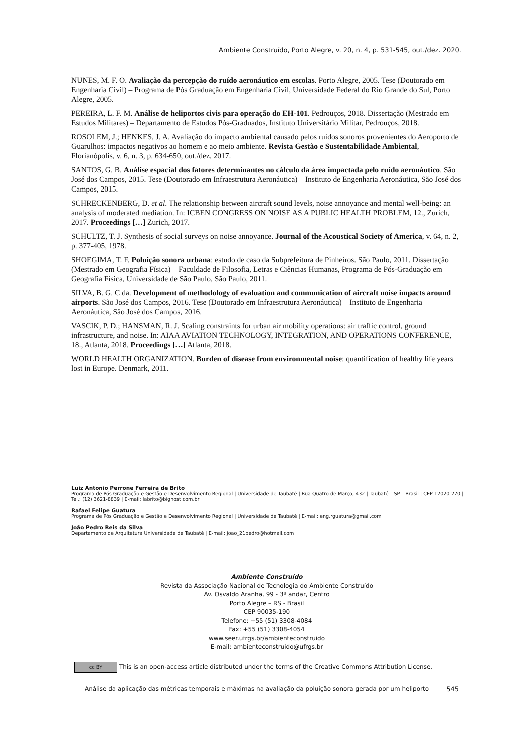Ambiente Construído, Porto Alegre, v. 20, n. 4, p. 531-545, out./dez. 2020.
NUNES, M. F. O. Avaliação da percepção do ruído aeronáutico em escolas. Porto Alegre, 2005. Tese (Doutorado em Engenharia Civil) – Programa de Pós Graduação em Engenharia Civil, Universidade Federal do Rio Grande do Sul, Porto Alegre, 2005.
PEREIRA, L. F. M. Análise de heliportos civis para operação do EH-101. Pedrouços, 2018. Dissertação (Mestrado em Estudos Militares) – Departamento de Estudos Pós-Graduados, Instituto Universitário Militar, Pedrouços, 2018.
ROSOLEM, J.; HENKES, J. A. Avaliação do impacto ambiental causado pelos ruídos sonoros provenientes do Aeroporto de Guarulhos: impactos negativos ao homem e ao meio ambiente. Revista Gestão e Sustentabilidade Ambiental, Florianópolis, v. 6, n. 3, p. 634-650, out./dez. 2017.
SANTOS, G. B. Análise espacial dos fatores determinantes no cálculo da área impactada pelo ruído aeronáutico. São José dos Campos, 2015. Tese (Doutorado em Infraestrutura Aeronáutica) – Instituto de Engenharia Aeronáutica, São José dos Campos, 2015.
SCHRECKENBERG, D. et al. The relationship between aircraft sound levels, noise annoyance and mental well-being: an analysis of moderated mediation. In: ICBEN CONGRESS ON NOISE AS A PUBLIC HEALTH PROBLEM, 12., Zurich, 2017. Proceedings […] Zurich, 2017.
SCHULTZ, T. J. Synthesis of social surveys on noise annoyance. Journal of the Acoustical Society of America, v. 64, n. 2, p. 377-405, 1978.
SHOEGIMA, T. F. Poluição sonora urbana: estudo de caso da Subprefeitura de Pinheiros. São Paulo, 2011. Dissertação (Mestrado em Geografia Física) – Faculdade de Filosofia, Letras e Ciências Humanas, Programa de Pós-Graduação em Geografia Física, Universidade de São Paulo, São Paulo, 2011.
SILVA, B. G. C da. Development of methodology of evaluation and communication of aircraft noise impacts around airports. São José dos Campos, 2016. Tese (Doutorado em Infraestrutura Aeronáutica) – Instituto de Engenharia Aeronáutica, São José dos Campos, 2016.
VASCIK, P. D.; HANSMAN, R. J. Scaling constraints for urban air mobility operations: air traffic control, ground infrastructure, and noise. In: AIAA AVIATION TECHNOLOGY, INTEGRATION, AND OPERATIONS CONFERENCE, 18., Atlanta, 2018. Proceedings […] Atlanta, 2018.
WORLD HEALTH ORGANIZATION. Burden of disease from environmental noise: quantification of healthy life years lost in Europe. Denmark, 2011.
Luiz Antonio Perrone Ferreira de Brito
Programa de Pós Graduação e Gestão e Desenvolvimento Regional | Universidade de Taubaté | Rua Quatro de Março, 432 | Taubaté – SP – Brasil | CEP 12020-270 | Tel.: (12) 3621-8839 | E-mail: labrito@bighost.com.br
Rafael Felipe Guatura
Programa de Pós Graduação e Gestão e Desenvolvimento Regional | Universidade de Taubaté | E-mail: eng.rguatura@gmail.com
João Pedro Reis da Silva
Departamento de Arquitetura Universidade de Taubaté | E-mail: joao_21pedro@hotmail.com
Ambiente Construído
Revista da Associação Nacional de Tecnologia do Ambiente Construído
Av. Osvaldo Aranha, 99 - 3º andar, Centro
Porto Alegre – RS - Brasil
CEP 90035-190
Telefone: +55 (51) 3308-4084
Fax: +55 (51) 3308-4054
www.seer.ufrgs.br/ambienteconstruido
E-mail: ambienteconstruido@ufrgs.br
cc BY This is an open-access article distributed under the terms of the Creative Commons Attribution License.
Análise da aplicação das métricas temporais e máximas na avaliação da poluição sonora gerada por um heliporto
545